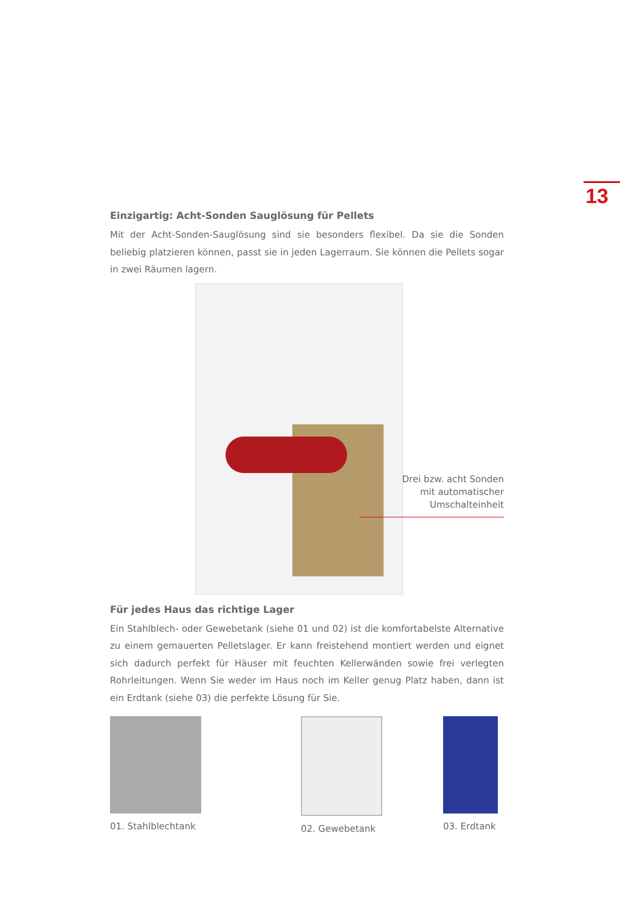13
Einzigartig: Acht-Sonden Sauglösung für Pellets
Mit der Acht-Sonden-Sauglösung sind sie besonders flexibel. Da sie die Sonden beliebig platzieren können, passt sie in jeden Lagerraum. Sie können die Pellets sogar in zwei Räumen lagern.
Drei bzw. acht Sonden
mit automatischer
Umschalteinheit
Für jedes Haus das richtige Lager
Ein Stahlblech- oder Gewebetank (siehe 01 und 02) ist die komfortabelste Alternative zu einem gemauerten Pelletslager. Er kann freistehend montiert werden und eignet sich dadurch perfekt für Häuser mit feuchten Kellerwänden sowie frei verlegten Rohrleitungen. Wenn Sie weder im Haus noch im Keller genug Platz haben, dann ist ein Erdtank (siehe 03) die perfekte Lösung für Sie.
01. Stahlblechtank 02. Gewebetank 03. Erdtank